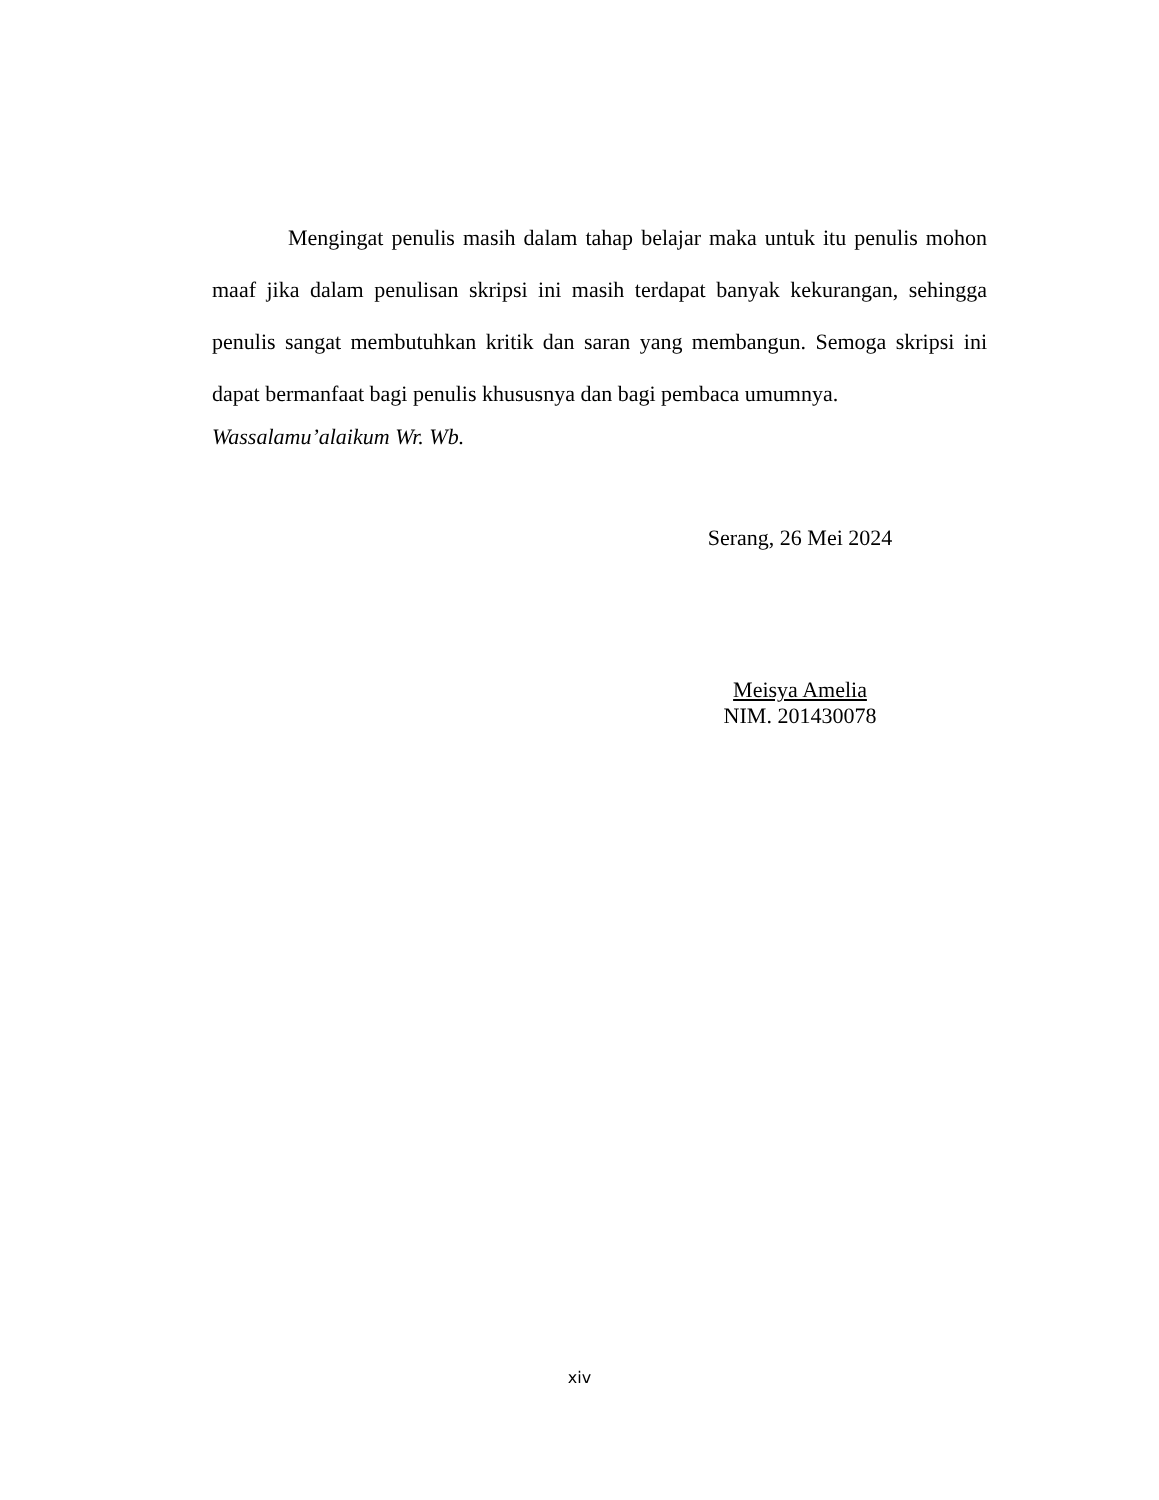Mengingat penulis masih dalam tahap belajar maka untuk itu penulis mohon maaf jika dalam penulisan skripsi ini masih terdapat banyak kekurangan, sehingga penulis sangat membutuhkan kritik dan saran yang membangun. Semoga skripsi ini dapat bermanfaat bagi penulis khususnya dan bagi pembaca umumnya.
Wassalamu’alaikum Wr. Wb.
Serang, 26 Mei 2024
Meisya Amelia
NIM. 201430078
xiv